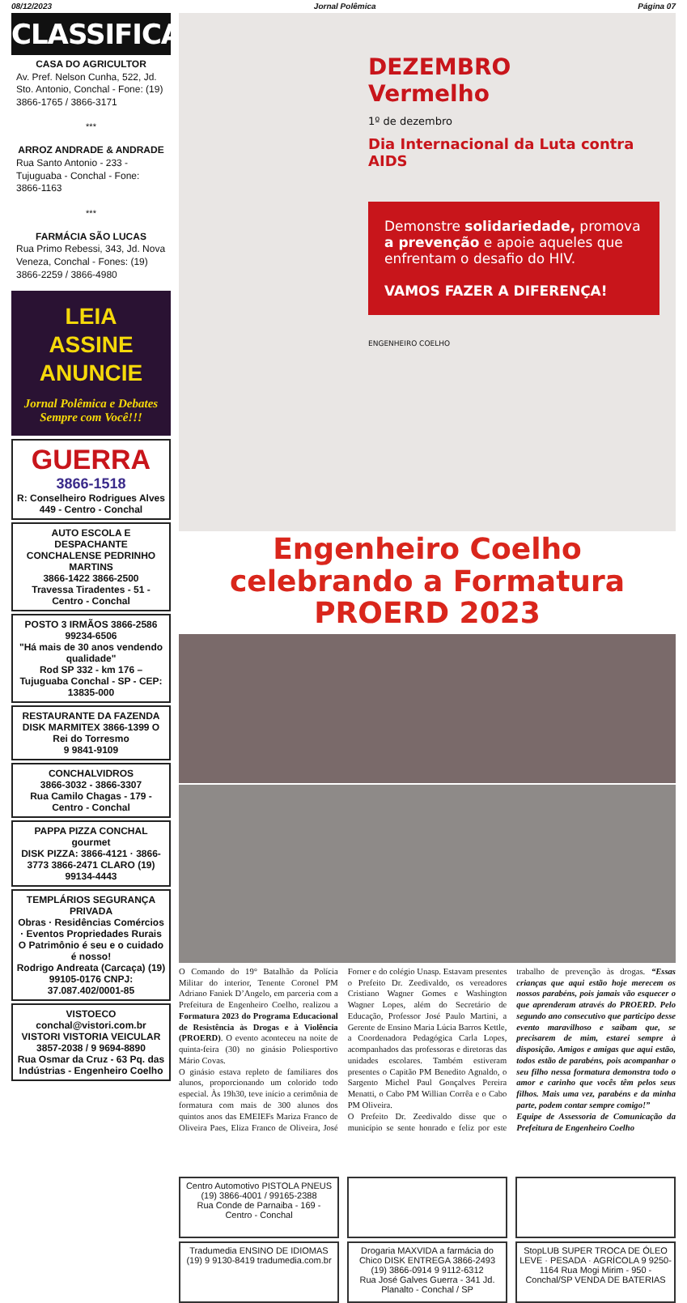08/12/2023 Jornal Polêmica Página 07
CLASSIFICADOS
CASA DO AGRICULTOR
Av. Pref. Nelson Cunha, 522, Jd. Sto. Antonio, Conchal - Fone: (19) 3866-1765 / 3866-3171
***
ARROZ ANDRADE & ANDRADE
Rua Santo Antonio - 233 - Tujuguaba - Conchal - Fone: 3866-1163
***
FARMÁCIA SÃO LUCAS
Rua Primo Rebessi, 343, Jd. Nova Veneza, Conchal - Fones: (19) 3866-2259 / 3866-4980
LEIA
ASSINE
ANUNCIE
Jornal Polêmica e Debates
Sempre com Você!!!
GUERRA
3866-1518
R: Conselheiro Rodrigues Alves 449 - Centro - Conchal
AUTO ESCOLA E DESPACHANTE CONCHALENSE PEDRINHO MARTINS
3866-1422 3866-2500
Travessa Tiradentes - 51 - Centro - Conchal
POSTO 3 IRMÃOS 3866-2586 99234-6506
"Há mais de 30 anos vendendo qualidade"
Rod SP 332 - km 176 – Tujuguaba Conchal - SP - CEP: 13835-000
RESTAURANTE DA FAZENDA
DISK MARMITEX 3866-1399 O Rei do Torresmo
9 9841-9109
CONCHALVIDROS
3866-3032 - 3866-3307
Rua Camilo Chagas - 179 - Centro - Conchal
PAPPA PIZZA CONCHAL gourmet
DISK PIZZA: 3866-4121 · 3866-3773 3866-2471 CLARO (19) 99134-4443
TEMPLÁRIOS SEGURANÇA PRIVADA
Obras · Residências Comércios · Eventos Propriedades Rurais
O Patrimônio é seu e o cuidado é nosso!
Rodrigo Andreata (Carcaça) (19) 99105-0176 CNPJ: 37.087.402/0001-85
VISTOECO conchal@vistori.com.br VISTORI VISTORIA VEICULAR
3857-2038 / 9 9694-8890
Rua Osmar da Cruz - 63 Pq. das Indústrias - Engenheiro Coelho
DEZEMBRO
Vermelho
1º de dezembro
Dia Internacional da Luta contra AIDS
Demonstre solidariedade, promova a prevenção e apoie aqueles que enfrentam o desafio do HIV.
VAMOS FAZER A DIFERENÇA!
ENGENHEIRO COELHO
Engenheiro Coelho celebrando a Formatura PROERD 2023
O Comando do 19° Batalhão da Polícia Militar do interior, Tenente Coronel PM Adriano Faniek D’Angelo, em parceria com a Prefeitura de Engenheiro Coelho, realizou a Formatura 2023 do Programa Educacional de Resistência às Drogas e à Violência (PROERD). O evento aconteceu na noite de quinta-feira (30) no ginásio Poliesportivo Mário Covas.
O ginásio estava repleto de familiares dos alunos, proporcionando um colorido todo especial. Às 19h30, teve início a cerimônia de formatura com mais de 300 alunos dos quintos anos das EMEIEFs Mariza Franco de Oliveira Paes, Eliza Franco de Oliveira, José Forner e do colégio Unasp. Estavam presentes o Prefeito Dr. Zeedivaldo, os vereadores Cristiano Wagner Gomes e Washington Wagner Lopes, além do Secretário de Educação, Professor José Paulo Martini, a Gerente de Ensino Maria Lúcia Barros Kettle, a Coordenadora Pedagógica Carla Lopes, acompanhados das professoras e diretoras das unidades escolares. Também estiveram presentes o Capitão PM Benedito Agnaldo, o Sargento Michel Paul Gonçalves Pereira Menatti, o Cabo PM Willian Corrêa e o Cabo PM Oliveira.
O Prefeito Dr. Zeedivaldo disse que o município se sente honrado e feliz por este trabalho de prevenção às drogas. “Essas crianças que aqui estão hoje merecem os nossos parabéns, pois jamais vão esquecer o que aprenderam através do PROERD. Pelo segundo ano consecutivo que participo desse evento maravilhoso e saibam que, se precisarem de mim, estarei sempre à disposição. Amigos e amigas que aqui estão, todos estão de parabéns, pois acompanhar o seu filho nessa formatura demonstra todo o amor e carinho que vocês têm pelos seus filhos. Mais uma vez, parabéns e da minha parte, podem contar sempre comigo!”
Equipe de Assessoria de Comunicação da Prefeitura de Engenheiro Coelho
Centro Automotivo PISTOLA PNEUS (19) 3866-4001 / 99165-2388
Rua Conde de Parnaiba - 169 - Centro - Conchal
Tradumedia ENSINO DE IDIOMAS (19) 9 9130-8419 tradumedia.com.br
Drogaria MAXVIDA a farmácia do Chico DISK ENTREGA 3866-2493 (19) 3866-0914 9 9112-6312
Rua José Galves Guerra - 341 Jd. Planalto - Conchal / SP
StopLUB SUPER TROCA DE ÓLEO LEVE · PESADA · AGRÍCOLA 9 9250-1164 Rua Mogi Mirim - 950 - Conchal/SP VENDA DE BATERIAS